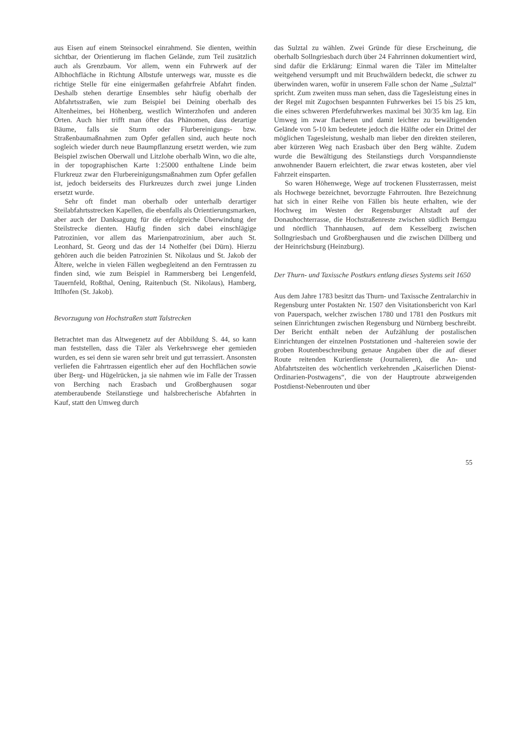aus Eisen auf einem Steinsockel einrahmend. Sie dienten, weithin sichtbar, der Orientierung im flachen Gelände, zum Teil zusätzlich auch als Grenzbaum. Vor allem, wenn ein Fuhrwerk auf der Albhochfläche in Richtung Albstufe unterwegs war, musste es die richtige Stelle für eine einigermaßen gefahrfreie Abfahrt finden. Deshalb stehen derartige Ensembles sehr häufig oberhalb der Abfahrtsstraßen, wie zum Beispiel bei Deining oberhalb des Altenheimes, bei Höhenberg, westlich Winterzhofen und anderen Orten. Auch hier trifft man öfter das Phänomen, dass derartige Bäume, falls sie Sturm oder Flurbereinigungs- bzw. Straßenbaumaßnahmen zum Opfer gefallen sind, auch heute noch sogleich wieder durch neue Baumpflanzung ersetzt werden, wie zum Beispiel zwischen Oberwall und Litzlohe oberhalb Winn, wo die alte, in der topographischen Karte 1:25000 enthaltene Linde beim Flurkreuz zwar den Flurbereinigungsmaßnahmen zum Opfer gefallen ist, jedoch beiderseits des Flurkreuzes durch zwei junge Linden ersetzt wurde.
Sehr oft findet man oberhalb oder unterhalb derartiger Steilabfahrtsstrecken Kapellen, die ebenfalls als Orientierungsmarken, aber auch der Danksagung für die erfolgreiche Überwindung der Steilstrecke dienten. Häufig finden sich dabei einschlägige Patrozinien, vor allem das Marienpatrozinium, aber auch St. Leonhard, St. Georg und das der 14 Nothelfer (bei Dürn). Hierzu gehören auch die beiden Patrozinien St. Nikolaus und St. Jakob der Ältere, welche in vielen Fällen wegbegleitend an den Ferntrassen zu finden sind, wie zum Beispiel in Rammersberg bei Lengenfeld, Tauernfeld, Roßthal, Oening, Raitenbuch (St. Nikolaus), Hamberg, Ittlhofen (St. Jakob).
Bevorzugung von Hochstraßen statt Talstrecken
Betrachtet man das Altwegenetz auf der Abbildung S. 44, so kann man feststellen, dass die Täler als Verkehrswege eher gemieden wurden, es sei denn sie waren sehr breit und gut terrassiert. Ansonsten verliefen die Fahrtrassen eigentlich eher auf den Hochflächen sowie über Berg- und Hügelrücken, ja sie nahmen wie im Falle der Trassen von Berching nach Erasbach und Großberghausen sogar atemberaubende Steilanstiege und halsbrecherische Abfahrten in Kauf, statt den Umweg durch
das Sulztal zu wählen. Zwei Gründe für diese Erscheinung, die oberhalb Sollngriesbach durch über 24 Fahrrinnen dokumentiert wird, sind dafür die Erklärung: Einmal waren die Täler im Mittelalter weitgehend versumpft und mit Bruchwäldern bedeckt, die schwer zu überwinden waren, wofür in unserem Falle schon der Name „Sulztal“ spricht. Zum zweiten muss man sehen, dass die Tagesleistung eines in der Regel mit Zugochsen bespannten Fuhrwerkes bei 15 bis 25 km, die eines schweren Pferdefuhrwerkes maximal bei 30/35 km lag. Ein Umweg im zwar flacheren und damit leichter zu bewältigenden Gelände von 5-10 km bedeutete jedoch die Hälfte oder ein Drittel der möglichen Tagesleistung, weshalb man lieber den direkten steileren, aber kürzeren Weg nach Erasbach über den Berg wählte. Zudem wurde die Bewältigung des Steilanstiegs durch Vorspanndienste anwohnender Bauern erleichtert, die zwar etwas kosteten, aber viel Fahrzeit einsparten.
So waren Höhenwege, Wege auf trockenen Flussterrassen, meist als Hochwege bezeichnet, bevorzugte Fahrrouten. Ihre Bezeichnung hat sich in einer Reihe von Fällen bis heute erhalten, wie der Hochweg im Westen der Regensburger Altstadt auf der Donauhochterrasse, die Hochstraßenreste zwischen südlich Berngau und nördlich Thannhausen, auf dem Kesselberg zwischen Sollngriesbach und Großberghausen und die zwischen Dillberg und der Heinrichsburg (Heinzburg).
Der Thurn- und Taxissche Postkurs entlang dieses Systems seit 1650
Aus dem Jahre 1783 besitzt das Thurn- und Taxissche Zentralarchiv in Regensburg unter Postakten Nr. 1507 den Visitationsbericht von Karl von Pauerspach, welcher zwischen 1780 und 1781 den Postkurs mit seinen Einrichtungen zwischen Regensburg und Nürnberg beschreibt. Der Bericht enthält neben der Aufzählung der postalischen Einrichtungen der einzelnen Poststationen und -haltereien sowie der groben Routenbeschreibung genaue Angaben über die auf dieser Route reitenden Kurierdienste (Journalieren), die An- und Abfahrtszeiten des wöchentlich verkehrenden „Kaiserlichen Dienst-Ordinarien-Postwagens“, die von der Hauptroute abzweigenden Postdienst-Nebenrouten und über
55